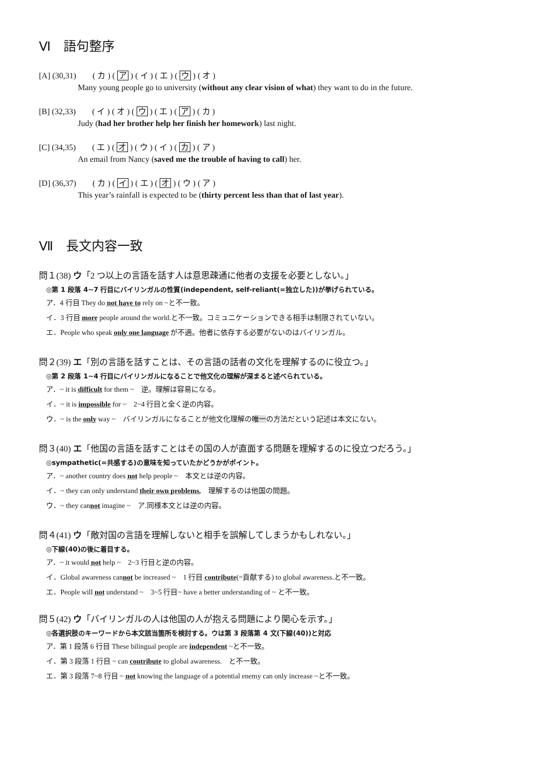Ⅵ　語句整序
[A] (30,31)　　( カ ) ( ア ) ( イ ) ( エ ) ( ウ ) ( オ )
Many young people go to university (without any clear vision of what) they want to do in the future.
[B] (32,33)　　( イ ) ( オ ) ( ウ ) ( エ ) ( ア ) ( カ )
Judy (had her brother help her finish her homework) last night.
[C] (34,35)　　( エ ) ( オ ) ( ウ ) ( イ ) ( カ ) ( ア )
An email from Nancy (saved me the trouble of having to call) her.
[D] (36,37)　　( カ ) ( イ ) ( エ ) ( オ ) ( ウ ) ( ア )
This year’s rainfall is expected to be (thirty percent less than that of last year).
Ⅶ　長文内容一致
問１(38) ウ「2 つ以上の言語を話す人は意思疎通に他者の支援を必要としない。」
◎第 1 段落 4~7 行目にバイリンガルの性質(independent, self-reliant(=独立した))が挙げられている。
ア．4 行目 They do not have to rely on ~と不一致。
イ．3 行目 more people around the world.と不一致。コミュニケーションできる相手は制限されていない。
エ．People who speak only one language が不適。他者に依存する必要がないのはバイリンガル。
問２(39) エ「別の言語を話すことは、その言語の話者の文化を理解するのに役立つ。」
◎第 2 段落 1~4 行目にバイリンガルになることで他文化の理解が深まると述べられている。
ア．~ it is difficult for them ~　逆。理解は容易になる。
イ．~ it is impossible for ~　2~4 行目と全く逆の内容。
ウ．~ is the only way ~　バイリンガルになることが他文化理解の唯一の方法だという記述は本文にない。
問３(40) エ「他国の言語を話すことはその国の人が直面する問題を理解するのに役立つだろう。」
◎sympathetic(=共感する)の意味を知っていたかどうかがポイント。
ア．~ another country does not help people ~　本文とは逆の内容。
イ．~ they can only understand their own problems.　理解するのは他国の問題。
ウ．~ they cannot imagine ~　ア.同様本文とは逆の内容。
問４(41) ウ「敵対国の言語を理解しないと相手を誤解してしまうかもしれない。」
◎下線(40)の後に着目する。
ア．~ it would not help ~　2~3 行目と逆の内容。
イ．Global awareness cannot be increased ~　1 行目 contribute(=貢献する) to global awareness.と不一致。
エ．People will not understand ~　3~5 行目~ have a better understanding of ~ と不一致。
問５(42) ウ「バイリンガルの人は他国の人が抱える問題により関心を示す。」
◎各選択肢のキーワードから本文該当箇所を検討する。ウは第 3 段落第 4 文(下線(40))と対応
ア．第 1 段落 6 行目 These bilingual people are independent ~と不一致。
イ．第 3 段落 1 行目 ~ can contribute to global awareness.　と不一致。
エ．第 3 段落 7~8 行目 ~ not knowing the language of a potential enemy can only increase ~と不一致。